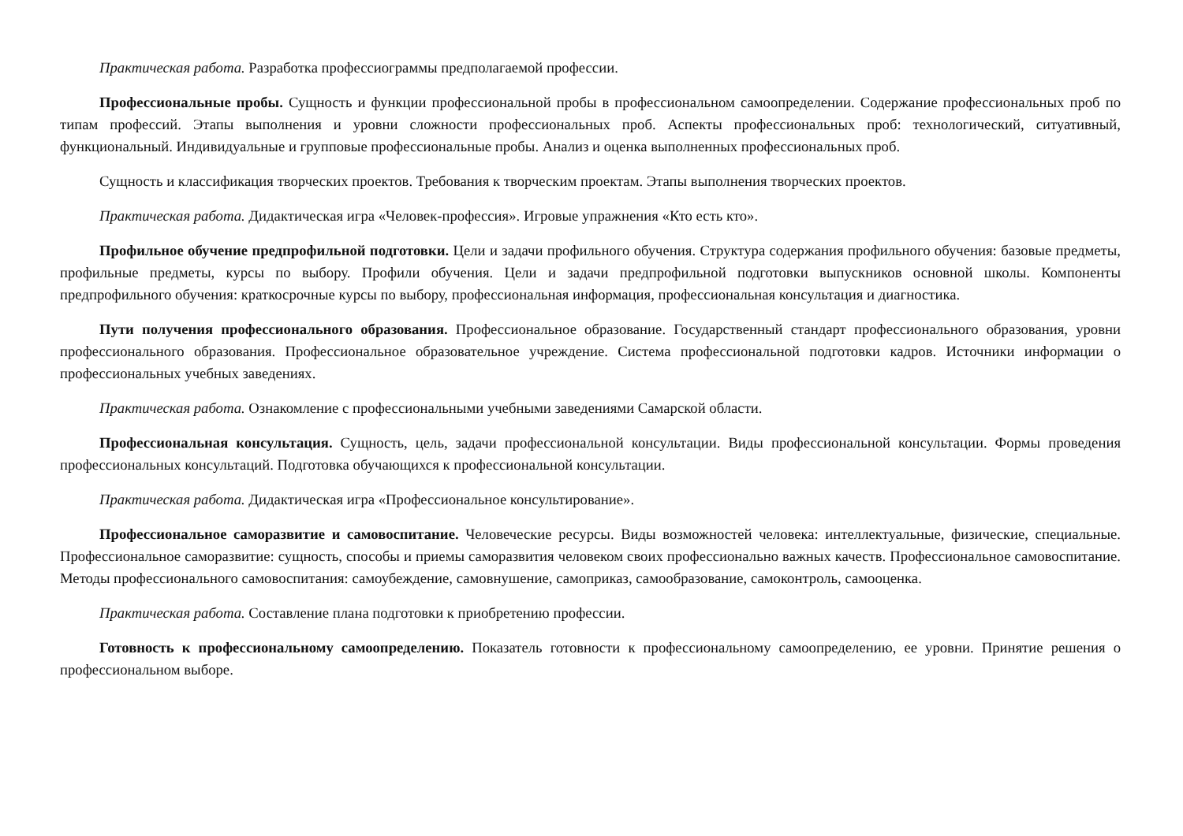Практическая работа. Разработка профессиограммы предполагаемой профессии.
Профессиональные пробы. Сущность и функции профессиональной пробы в профессиональном самоопределении. Содержание профессиональных проб по типам профессий. Этапы выполнения и уровни сложности профессиональных проб. Аспекты профессиональных проб: технологический, ситуативный, функциональный. Индивидуальные и групповые профессиональные пробы. Анализ и оценка выполненных профессиональных проб.
Сущность и классификация творческих проектов. Требования к творческим проектам. Этапы выполнения творческих проектов.
Практическая работа. Дидактическая игра «Человек-профессия». Игровые упражнения «Кто есть кто».
Профильное обучение предпрофильной подготовки. Цели и задачи профильного обучения. Структура содержания профильного обучения: базовые предметы, профильные предметы, курсы по выбору. Профили обучения. Цели и задачи предпрофильной подготовки выпускников основной школы. Компоненты предпрофильного обучения: краткосрочные курсы по выбору, профессиональная информация, профессиональная консультация и диагностика.
Пути получения профессионального образования. Профессиональное образование. Государственный стандарт профессионального образования, уровни профессионального образования. Профессиональное образовательное учреждение. Система профессиональной подготовки кадров. Источники информации о профессиональных учебных заведениях.
Практическая работа. Ознакомление с профессиональными учебными заведениями Самарской области.
Профессиональная консультация. Сущность, цель, задачи профессиональной консультации. Виды профессиональной консультации. Формы проведения профессиональных консультаций. Подготовка обучающихся к профессиональной консультации.
Практическая работа. Дидактическая игра «Профессиональное консультирование».
Профессиональное саморазвитие и самовоспитание. Человеческие ресурсы. Виды возможностей человека: интеллектуальные, физические, специальные. Профессиональное саморазвитие: сущность, способы и приемы саморазвития человеком своих профессионально важных качеств. Профессиональное самовоспитание. Методы профессионального самовоспитания: самоубеждение, самовнушение, самоприказ, самообразование, самоконтроль, самооценка.
Практическая работа. Составление плана подготовки к приобретению профессии.
Готовность к профессиональному самоопределению. Показатель готовности к профессиональному самоопределению, ее уровни. Принятие решения о профессиональном выборе.